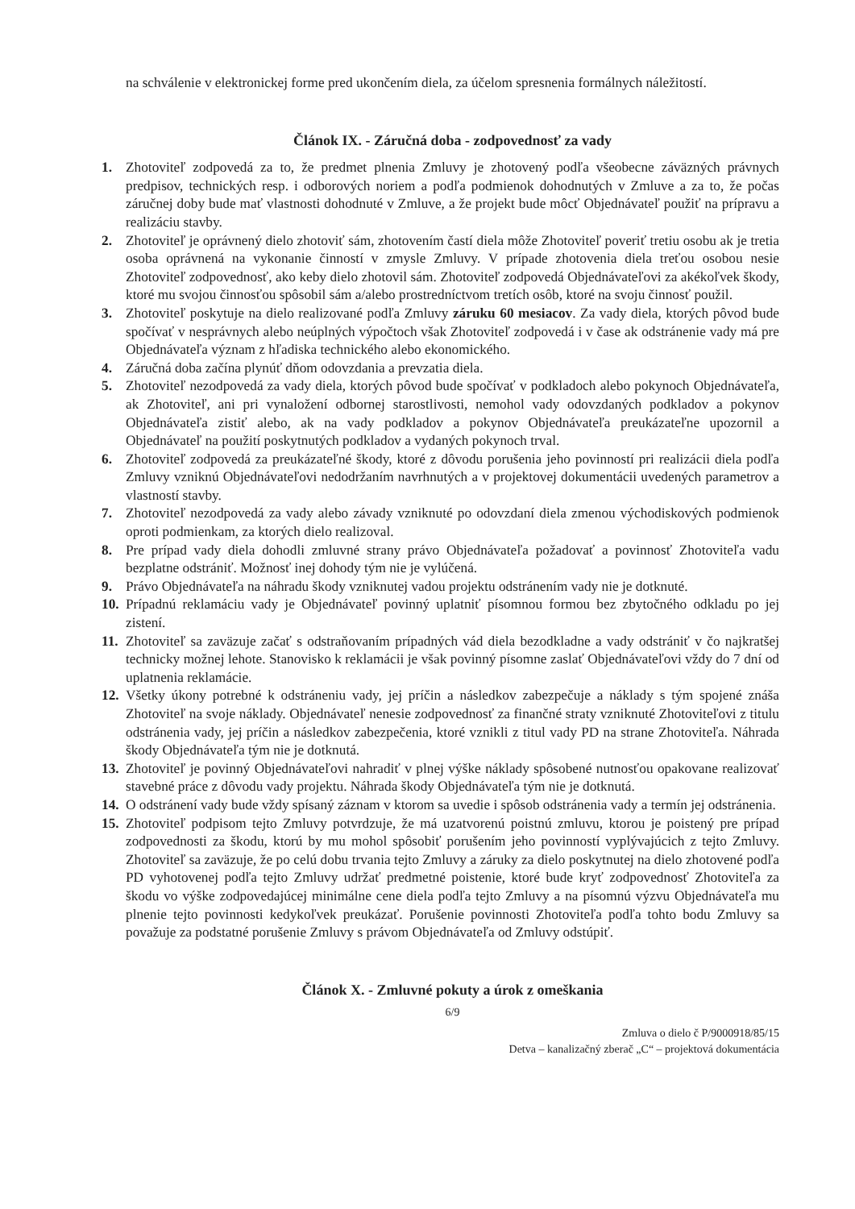na schválenie v elektronickej forme pred ukončením diela, za účelom spresnenia formálnych náležitostí.
Článok IX. - Záručná doba - zodpovednosť za vady
1. Zhotoviteľ zodpovedá za to, že predmet plnenia Zmluvy je zhotovený podľa všeobecne záväzných právnych predpisov, technických resp. i odborových noriem a podľa podmienok dohodnutých v Zmluve a za to, že počas záručnej doby bude mať vlastnosti dohodnuté v Zmluve, a že projekt bude môcť Objednávateľ použiť na prípravu a realizáciu stavby.
2. Zhotoviteľ je oprávnený dielo zhotoviť sám, zhotovením častí diela môže Zhotoviteľ poveriť tretiu osobu ak je tretia osoba oprávnená na vykonanie činností v zmysle Zmluvy. V prípade zhotovenia diela treťou osobou nesie Zhotoviteľ zodpovednosť, ako keby dielo zhotovil sám. Zhotoviteľ zodpovedá Objednávateľovi za akékoľvek škody, ktoré mu svojou činnosťou spôsobil sám a/alebo prostredníctvom tretích osôb, ktoré na svoju činnosť použil.
3. Zhotoviteľ poskytuje na dielo realizované podľa Zmluvy záruku 60 mesiacov. Za vady diela, ktorých pôvod bude spočívať v nesprávnych alebo neúplných výpočtoch však Zhotoviteľ zodpovedá i v čase ak odstránenie vady má pre Objednávateľa význam z hľadiska technického alebo ekonomického.
4. Záručná doba začína plynúť dňom odovzdania a prevzatia diela.
5. Zhotoviteľ nezodpovedá za vady diela, ktorých pôvod bude spočívať v podkladoch alebo pokynoch Objednávateľa, ak Zhotoviteľ, ani pri vynaložení odbornej starostlivosti, nemohol vady odovzdaných podkladov a pokynov Objednávateľa zistiť alebo, ak na vady podkladov a pokynov Objednávateľa preukázateľne upozornil a Objednávateľ na použití poskytnutých podkladov a vydaných pokynoch trval.
6. Zhotoviteľ zodpovedá za preukázateľné škody, ktoré z dôvodu porušenia jeho povinností pri realizácii diela podľa Zmluvy vzniknú Objednávateľovi nedodržaním navrhnutých a v projektovej dokumentácii uvedených parametrov a vlastností stavby.
7. Zhotoviteľ nezodpovedá za vady alebo závady vzniknuté po odovzdaní diela zmenou východiskových podmienok oproti podmienkam, za ktorých dielo realizoval.
8. Pre prípad vady diela dohodli zmluvné strany právo Objednávateľa požadovať a povinnosť Zhotoviteľa vadu bezplatne odstrániť. Možnosť inej dohody tým nie je vylúčená.
9. Právo Objednávateľa na náhradu škody vzniknutej vadou projektu odstránením vady nie je dotknuté.
10. Prípadnú reklamáciu vady je Objednávateľ povinný uplatniť písomnou formou bez zbytočného odkladu po jej zistení.
11. Zhotoviteľ sa zaväzuje začať s odstraňovaním prípadných vád diela bezodkladne a vady odstrániť v čo najkratšej technicky možnej lehote. Stanovisko k reklamácii je však povinný písomne zaslať Objednávateľovi vždy do 7 dní od uplatnenia reklamácie.
12. Všetky úkony potrebné k odstráneniu vady, jej príčin a následkov zabezpečuje a náklady s tým spojené znáša Zhotoviteľ na svoje náklady. Objednávateľ nenesie zodpovednosť za finančné straty vzniknuté Zhotoviteľovi z titulu odstránenia vady, jej príčin a následkov zabezpečenia, ktoré vznikli z titul vady PD na strane Zhotoviteľa. Náhrada škody Objednávateľa tým nie je dotknutá.
13. Zhotoviteľ je povinný Objednávateľovi nahradiť v plnej výške náklady spôsobené nutnosťou opakovane realizovať stavebné práce z dôvodu vady projektu. Náhrada škody Objednávateľa tým nie je dotknutá.
14. O odstránení vady bude vždy spísaný záznam v ktorom sa uvedie i spôsob odstránenia vady a termín jej odstránenia.
15. Zhotoviteľ podpisom tejto Zmluvy potvrdzuje, že má uzatvorenú poistnú zmluvu, ktorou je poistený pre prípad zodpovednosti za škodu, ktorú by mu mohol spôsobiť porušením jeho povinností vyplývajúcich z tejto Zmluvy. Zhotoviteľ sa zaväzuje, že po celú dobu trvania tejto Zmluvy a záruky za dielo poskytnutej na dielo zhotovené podľa PD vyhotovenej podľa tejto Zmluvy udržať predmetné poistenie, ktoré bude kryť zodpovednosť Zhotoviteľa za škodu vo výške zodpovedajúcej minimálne cene diela podľa tejto Zmluvy a na písomnú výzvu Objednávateľa mu plnenie tejto povinnosti kedykoľvek preukázať. Porušenie povinnosti Zhotoviteľa podľa tohto bodu Zmluvy sa považuje za podstatné porušenie Zmluvy s právom Objednávateľa od Zmluvy odstúpiť.
Článok X. - Zmluvné pokuty a úrok z omeškania
6/9
Zmluva o dielo č P/9000918/85/15
Detva – kanalizačný zberač „C“ – projektová dokumentácia